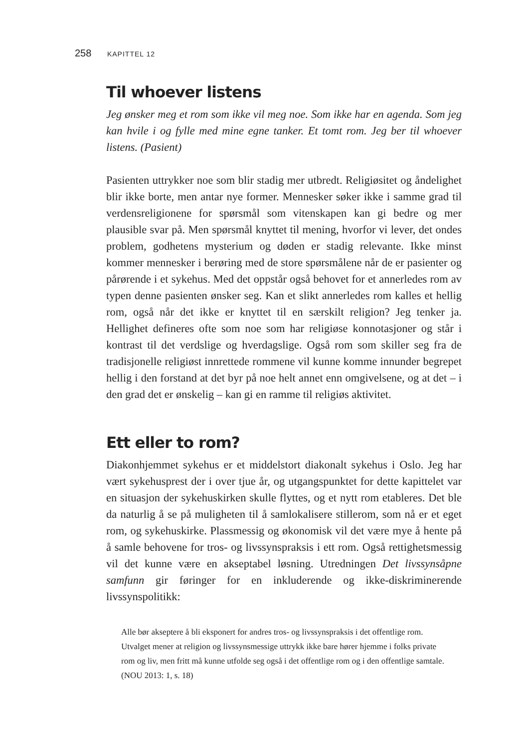258 KAPITTEL 12
Til whoever listens
Jeg ønsker meg et rom som ikke vil meg noe. Som ikke har en agenda. Som jeg kan hvile i og fylle med mine egne tanker. Et tomt rom. Jeg ber til whoever listens. (Pasient)
Pasienten uttrykker noe som blir stadig mer utbredt. Religiøsitet og åndelighet blir ikke borte, men antar nye former. Mennesker søker ikke i samme grad til verdensreligionene for spørsmål som vitenskapen kan gi bedre og mer plausible svar på. Men spørsmål knyttet til mening, hvorfor vi lever, det ondes problem, godhetens mysterium og døden er stadig relevante. Ikke minst kommer mennesker i berøring med de store spørsmålene når de er pasienter og pårørende i et sykehus. Med det oppstår også behovet for et annerledes rom av typen denne pasienten ønsker seg. Kan et slikt annerledes rom kalles et hellig rom, også når det ikke er knyttet til en særskilt religion? Jeg tenker ja. Hellighet defineres ofte som noe som har religiøse konnotasjoner og står i kontrast til det verdslige og hverdagslige. Også rom som skiller seg fra de tradisjonelle religiøst innrettede rommene vil kunne komme innunder begrepet hellig i den forstand at det byr på noe helt annet enn omgivelsene, og at det – i den grad det er ønskelig – kan gi en ramme til religiøs aktivitet.
Ett eller to rom?
Diakonhjemmet sykehus er et middelstort diakonalt sykehus i Oslo. Jeg har vært sykehusprest der i over tjue år, og utgangspunktet for dette kapittelet var en situasjon der sykehuskirken skulle flyttes, og et nytt rom etableres. Det ble da naturlig å se på muligheten til å samlokalisere stillerom, som nå er et eget rom, og sykehuskirke. Plassmessig og økonomisk vil det være mye å hente på å samle behovene for tros- og livssynspraksis i ett rom. Også rettighetsmessig vil det kunne være en akseptabel løsning. Utredningen Det livssynsåpne samfunn gir føringer for en inkluderende og ikke-diskriminerende livssynspolitikk:
Alle bør akseptere å bli eksponert for andres tros- og livssynspraksis i det offentlige rom. Utvalget mener at religion og livssynsmessige uttrykk ikke bare hører hjemme i folks private rom og liv, men fritt må kunne utfolde seg også i det offentlige rom og i den offentlige samtale. (NOU 2013: 1, s. 18)